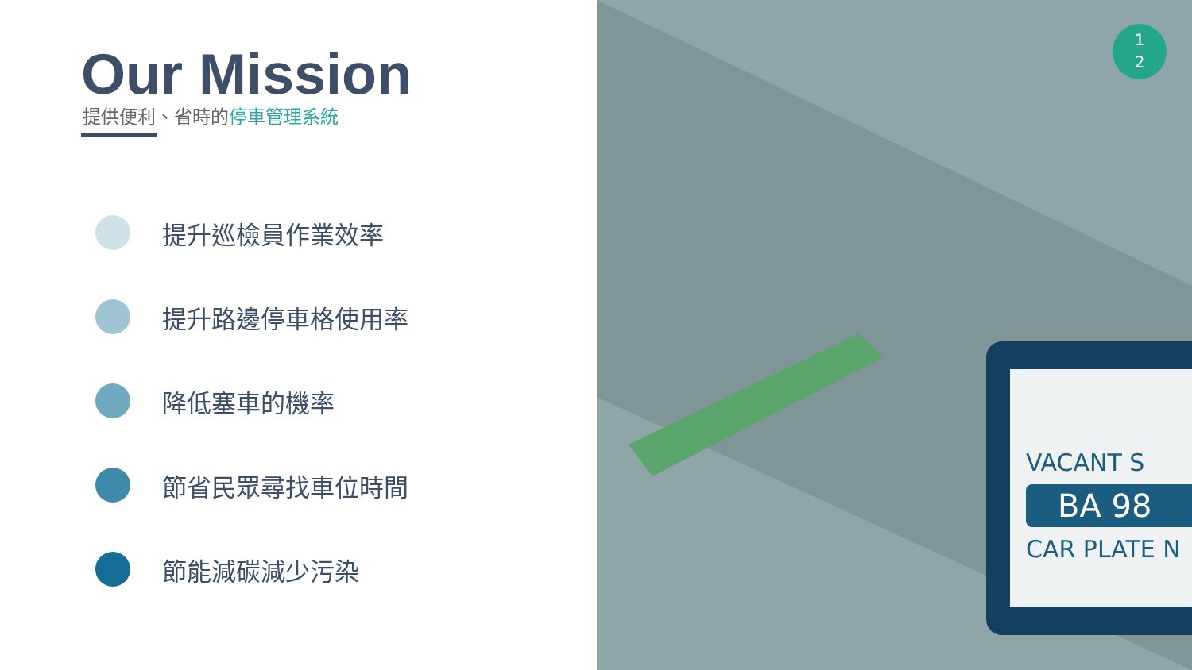Our Mission
提供便利、省時的停車管理系統
提升巡檢員作業效率
提升路邊停車格使用率
降低塞車的機率
節省民眾尋找車位時間
節能減碳減少污染
VACANT S
BA 98
CAR PLATE N
1
2